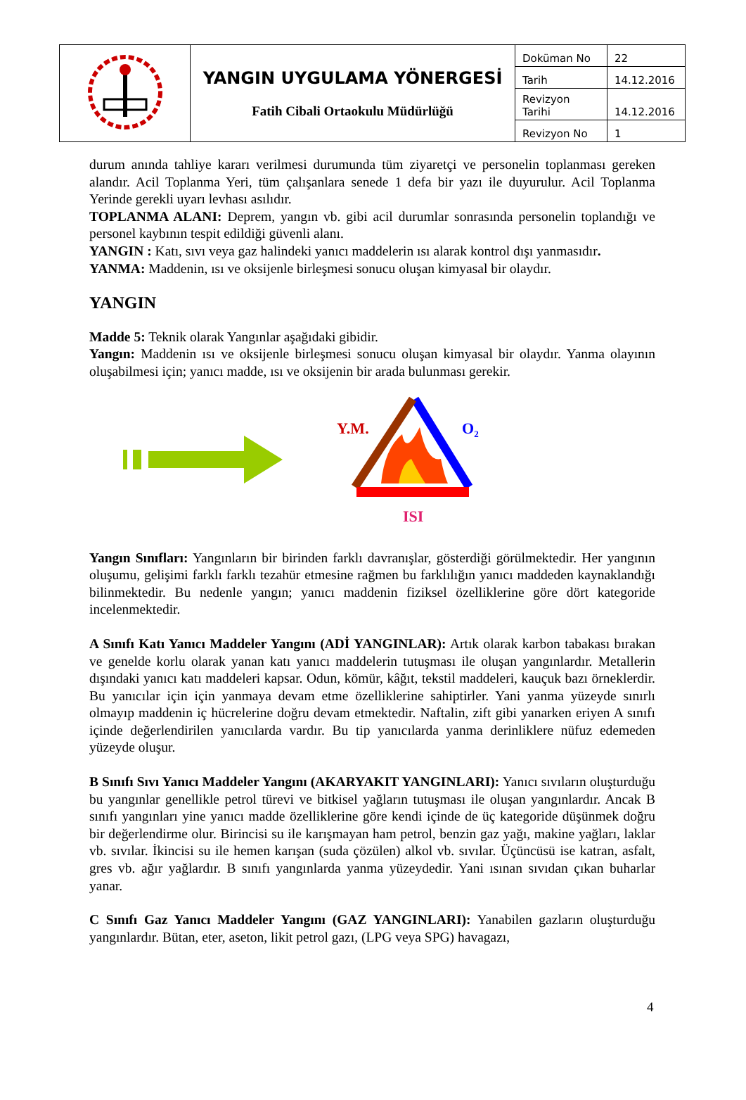| | YANGIN UYGULAMA YÖNERGESİ Fatih Cibali Ortaokulu Müdürlüğü | Doküman No | 22 |
| | | Tarih | 14.12.2016 |
| | | Revizyon Tarihi | 14.12.2016 |
| | | Revizyon No | 1 |
durum anında tahliye kararı verilmesi durumunda tüm ziyaretçi ve personelin toplanması gereken alandır. Acil Toplanma Yeri, tüm çalışanlara senede 1 defa bir yazı ile duyurulur. Acil Toplanma Yerinde gerekli uyarı levhası asılıdır.
TOPLANMA ALANI: Deprem, yangın vb. gibi acil durumlar sonrasında personelin toplandığı ve personel kaybının tespit edildiği güvenli alanı.
YANGIN : Katı, sıvı veya gaz halindeki yanıcı maddelerin ısı alarak kontrol dışı yanmasıdır.
YANMA: Maddenin, ısı ve oksijenle birleşmesi sonucu oluşan kimyasal bir olaydır.
YANGIN
Madde 5: Teknik olarak Yangınlar aşağıdaki gibidir.
Yangın: Maddenin ısı ve oksijenle birleşmesi sonucu oluşan kimyasal bir olaydır. Yanma olayının oluşabilmesi için; yanıcı madde, ısı ve oksijenin bir arada bulunması gerekir.
Y.M. O<sub>2</sub>
ISI
Yangın Sınıfları: Yangınların bir birinden farklı davranışlar, gösterdiği görülmektedir. Her yangının oluşumu, gelişimi farklı farklı tezahür etmesine rağmen bu farklılığın yanıcı maddeden kaynaklandığı bilinmektedir. Bu nedenle yangın; yanıcı maddenin fiziksel özelliklerine göre dört kategoride incelenmektedir.
A Sınıfı Katı Yanıcı Maddeler Yangını (ADİ YANGINLAR): Artık olarak karbon tabakası bırakan ve genelde korlu olarak yanan katı yanıcı maddelerin tutuşması ile oluşan yangınlardır. Metallerin dışındaki yanıcı katı maddeleri kapsar. Odun, kömür, kâğıt, tekstil maddeleri, kauçuk bazı örneklerdir. Bu yanıcılar için için yanmaya devam etme özelliklerine sahiptirler. Yani yanma yüzeyde sınırlı olmayıp maddenin iç hücrelerine doğru devam etmektedir. Naftalin, zift gibi yanarken eriyen A sınıfı içinde değerlendirilen yanıcılarda vardır. Bu tip yanıcılarda yanma derinliklere nüfuz edemeden yüzeyde oluşur.
B Sınıfı Sıvı Yanıcı Maddeler Yangını (AKARYAKIT YANGINLARI): Yanıcı sıvıların oluşturduğu bu yangınlar genellikle petrol türevi ve bitkisel yağların tutuşması ile oluşan yangınlardır. Ancak B sınıfı yangınları yine yanıcı madde özelliklerine göre kendi içinde de üç kategoride düşünmek doğru bir değerlendirme olur. Birincisi su ile karışmayan ham petrol, benzin gaz yağı, makine yağları, laklar vb. sıvılar. İkincisi su ile hemen karışan (suda çözülen) alkol vb. sıvılar. Üçüncüsü ise katran, asfalt, gres vb. ağır yağlardır. B sınıfı yangınlarda yanma yüzeydedir. Yani ısınan sıvıdan çıkan buharlar yanar.
C Sınıfı Gaz Yanıcı Maddeler Yangını (GAZ YANGINLARI): Yanabilen gazların oluşturduğu yangınlardır. Bütan, eter, aseton, likit petrol gazı, (LPG veya SPG) havagazı,
4